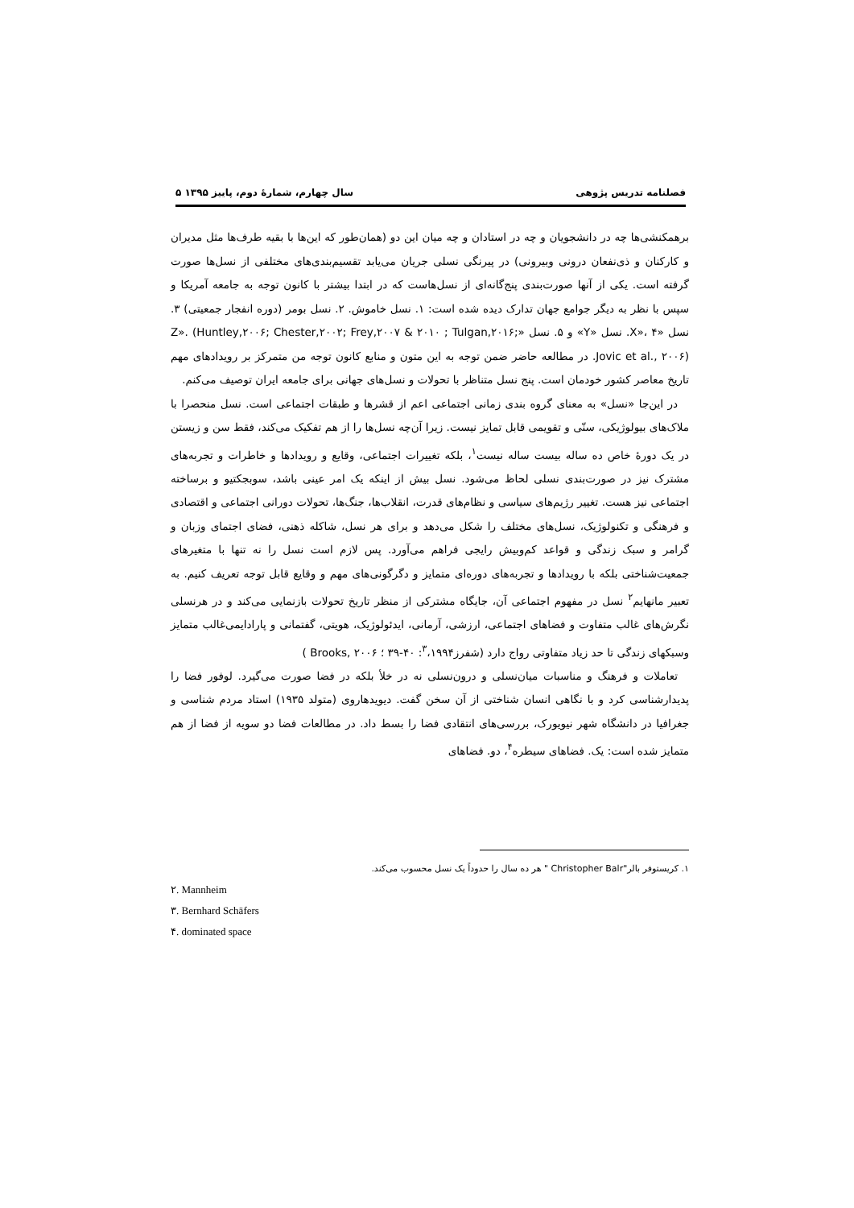فصلنامه تدریس پژوهی سال چهارم، شمارهٔ دوم، پاییز ۱۳۹۵ ۵
برهمکنشی‌ها چه در دانشجویان و چه در استادان و چه میان این دو (همان‌طور که این‌ها با بقیه طرف‌ها مثل مدیران و کارکنان و ذی‌نفعان درونی وبیرونی) در پیرنگی نسلی جریان می‌یابد تقسیم‌بندی‌های مختلفی از نسل‌ها صورت گرفته است. یکی از آنها صورت‌بندی پنج‌گانه‌ای از نسل‌هاست که در ابتدا بیشتر با کانون توجه به جامعه آمریکا و سپس با نظر به دیگر جوامع جهان تدارک دیده شده است: ۱. نسل خاموش. ۲. نسل بومر (دوره انفجار جمعیتی) ۳. نسل «X»، ۴. نسل «Y» و ۵. نسل «Z». (Huntley,۲۰۰۶; Chester,۲۰۰۲; Frey,۲۰۰۷ & ۲۰۱۰ ; Tulgan,۲۰۱۶; Jovic et al., ۲۰۰۶). در مطالعه حاضر ضمن توجه به این متون و منابع کانون توجه من متمرکز بر رویدادهای مهم تاریخ معاصر کشور خودمان است. پنج نسل متناظر با تحولات و نسل‌های جهانی برای جامعه ایران توصیف می‌کنم.
در این‌جا «نسل» به معنای گروه بندی زمانی اجتماعی اعم از قشرها و طبقات اجتماعی است. نسل منحصرا با ملاک‌های بیولوژیکی، سنّی و تقویمی قابل تمایز نیست. زیرا آن‌چه نسل‌ها را از هم تفکیک می‌کند، فقط سن و زیستن در یک دورهٔ خاص ده ساله بیست ساله نیست<sup>۱</sup>، بلکه تغییرات اجتماعی، وقایع و رویدادها و خاطرات و تجربه‌های مشترک نیز در صورت‌بندی نسلی لحاظ می‌شود. نسل بیش از اینکه یک امر عینی باشد، سوبجکتیو و برساخته اجتماعی نیز هست. تغییر رژیم‌های سیاسی و نظام‌های قدرت، انقلاب‌ها، جنگ‌ها، تحولات دورانی اجتماعی و اقتصادی و فرهنگی و تکنولوژیک، نسل‌های مختلف را شکل می‌دهد و برای هر نسل، شاکله ذهنی، فضای اجتمای وزبان و گرامر و سبک زندگی و قواعد کم‌وبیش رایجی فراهم می‌آورد. پس لازم است نسل را نه تنها با متغیرهای جمعیت‌شناختی بلکه با رویدادها و تجربه‌های دوره‌ای متمایز و دگرگونی‌های مهم و وقایع قابل توجه تعریف کنیم. به تعبیر مانهایم<sup>۲</sup> نسل در مفهوم اجتماعی آن، جایگاه مشترکی از منظر تاریخ تحولات بازنمایی می‌کند و در هرنسلی نگرش‌های غالب متفاوت و فضاهای اجتماعی، ارزشی، آرمانی، ایدئولوژیک، هویتی، گفتمانی و پارادایمی‌غالب متمایز وسبکهای زندگی تا حد زیاد متفاوتی رواج دارد (شفرز<sup>۳</sup>،۱۹۹۴: ۴۰-۳۹ ؛ Brooks, ۲۰۰۶ )
تعاملات و فرهنگ و مناسبات میان‌نسلی و درون‌نسلی نه در خلأ بلکه در فضا صورت می‌گیرد. لوفور فضا را پدیدارشناسی کرد و با نگاهی انسان شناختی از آن سخن گفت. دیویدهاروی (متولد ۱۹۳۵) استاد مردم شناسی و جغرافیا در دانشگاه شهر نیویورک، بررسی‌های انتقادی فضا را بسط داد. در مطالعات فضا دو سویه از فضا از هم متمایز شده است: یک. فضاهای سیطره<sup>۴</sup>، دو. فضاهای
۱. کریستوفر بالر"Christopher Balr " هر ده سال را حدوداً یک نسل محسوب می‌کند.
۲. Mannheim
۳. Bernhard Schäfers
۴. dominated space